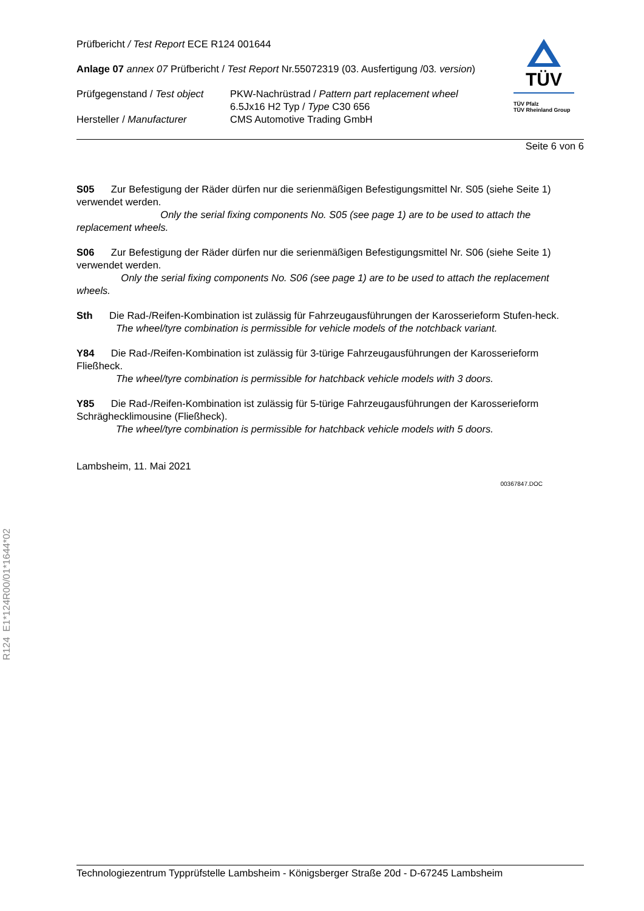TÜV
TÜV Pfalz
TÜV Rheinland Group
Prüfbericht / Test Report ECE R124 001644
Anlage 07 annex 07 Prüfbericht / Test Report Nr.55072319 (03. Ausfertigung /03. version)
Prüfgegenstand / Test object
PKW-Nachrüstrad / Pattern part replacement wheel
6.5Jx16 H2 Typ / Type C30 656
Hersteller / Manufacturer CMS Automotive Trading GmbH
Seite 6 von 6
S05 Zur Befestigung der Räder dürfen nur die serienmäßigen Befestigungsmittel Nr. S05 (siehe Seite 1) verwendet werden.
Only the serial fixing components No. S05 (see page 1) are to be used to attach the replacement wheels.
S06 Zur Befestigung der Räder dürfen nur die serienmäßigen Befestigungsmittel Nr. S06 (siehe Seite 1) verwendet werden.
Only the serial fixing components No. S06 (see page 1) are to be used to attach the replacement wheels.
Sth Die Rad-/Reifen-Kombination ist zulässig für Fahrzeugausführungen der Karosserieform Stufen-heck.
The wheel/tyre combination is permissible for vehicle models of the notchback variant.
Y84 Die Rad-/Reifen-Kombination ist zulässig für 3-türige Fahrzeugausführungen der Karosserieform Fließheck.
The wheel/tyre combination is permissible for hatchback vehicle models with 3 doors.
Y85 Die Rad-/Reifen-Kombination ist zulässig für 5-türige Fahrzeugausführungen der Karosserieform Schräghecklimousine (Fließheck).
The wheel/tyre combination is permissible for hatchback vehicle models with 5 doors.
Lambsheim, 11. Mai 2021
00367847.DOC
R124 E1*124R00/01*1644*02
Technologiezentrum Typprüfstelle Lambsheim - Königsberger Straße 20d - D-67245 Lambsheim